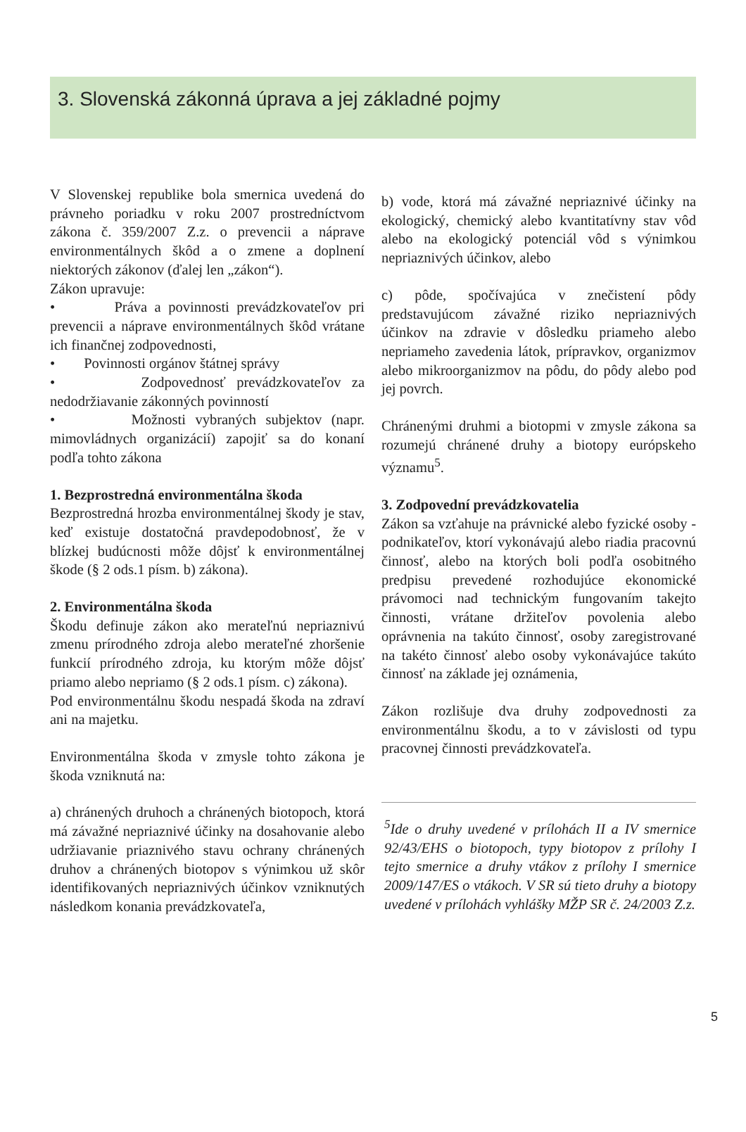3. Slovenská zákonná úprava a jej základné pojmy
V Slovenskej republike bola smernica uvedená do právneho poriadku v roku 2007 prostredníctvom zákona č. 359/2007 Z.z. o prevencii a náprave environmentálnych škôd a o zmene a doplnení niektorých zákonov (ďalej len „zákon“).
Zákon upravuje:
• Práva a povinnosti prevádzkovateľov pri prevencii a náprave environmentálnych škôd vrátane ich finančnej zodpovednosti,
• Povinnosti orgánov štátnej správy
• Zodpovednosť prevádzkovateľov za nedodržiavanie zákonných povinností
• Možnosti vybraných subjektov (napr. mimovládnych organizácií) zapojiť sa do konaní podľa tohto zákona
1. Bezprostredná environmentálna škoda
Bezprostredná hrozba environmentálnej škody je stav, keď existuje dostatočná pravdepodobnosť, že v blízkej budúcnosti môže dôjsť k environmentálnej škode (§ 2 ods.1 písm. b) zákona).
2. Environmentálna škoda
Škodu definuje zákon ako merateľnú nepriaznivú zmenu prírodného zdroja alebo merateľné zhoršenie funkcií prírodného zdroja, ku ktorým môže dôjsť priamo alebo nepriamo (§ 2 ods.1 písm. c) zákona).
Pod environmentálnu škodu nespadá škoda na zdraví ani na majetku.
Environmentálna škoda v zmysle tohto zákona je škoda vzniknutá na:
a) chránených druhoch a chránených biotopoch, ktorá má závažné nepriaznivé účinky na dosahovanie alebo udržiavanie priaznivého stavu ochrany chránených druhov a chránených biotopov s výnimkou už skôr identifikovaných nepriaznivých účinkov vzniknutých následkom konania prevádzkovateľa,
b) vode, ktorá má závažné nepriaznivé účinky na ekologický, chemický alebo kvantitatívny stav vôd alebo na ekologický potenciál vôd s výnimkou nepriaznivých účinkov, alebo
c) pôde, spočívajúca v znečistení pôdy predstavujúcom závažné riziko nepriaznivých účinkov na zdravie v dôsledku priameho alebo nepriameho zavedenia látok, prípravkov, organizmov alebo mikroorganizmov na pôdu, do pôdy alebo pod jej povrch.
Chránenými druhmi a biotopmi v zmysle zákona sa rozumejú chránené druhy a biotopy európskeho významu<sup>5</sup>.
3. Zodpovední prevádzkovatelia
Zákon sa vzťahuje na právnické alebo fyzické osoby - podnikateľov, ktorí vykonávajú alebo riadia pracovnú činnosť, alebo na ktorých boli podľa osobitného predpisu prevedené rozhodujúce ekonomické právomoci nad technickým fungovaním takejto činnosti, vrátane držiteľov povolenia alebo oprávnenia na takúto činnosť, osoby zaregistrované na takéto činnosť alebo osoby vykonávajúce takúto činnosť na základe jej oznámenia,
Zákon rozlišuje dva druhy zodpovednosti za environmentálnu škodu, a to v závislosti od typu pracovnej činnosti prevádzkovateľa.
<sup>5</sup> Ide o druhy uvedené v prílohách II a IV smernice 92/43/EHS o biotopoch, typy biotopov z prílohy I tejto smernice a druhy vtákov z prílohy I smernice 2009/147/ES o vtákoch. V SR sú tieto druhy a biotopy uvedené v prílohách vyhlášky MŽP SR č. 24/2003 Z.z.
5